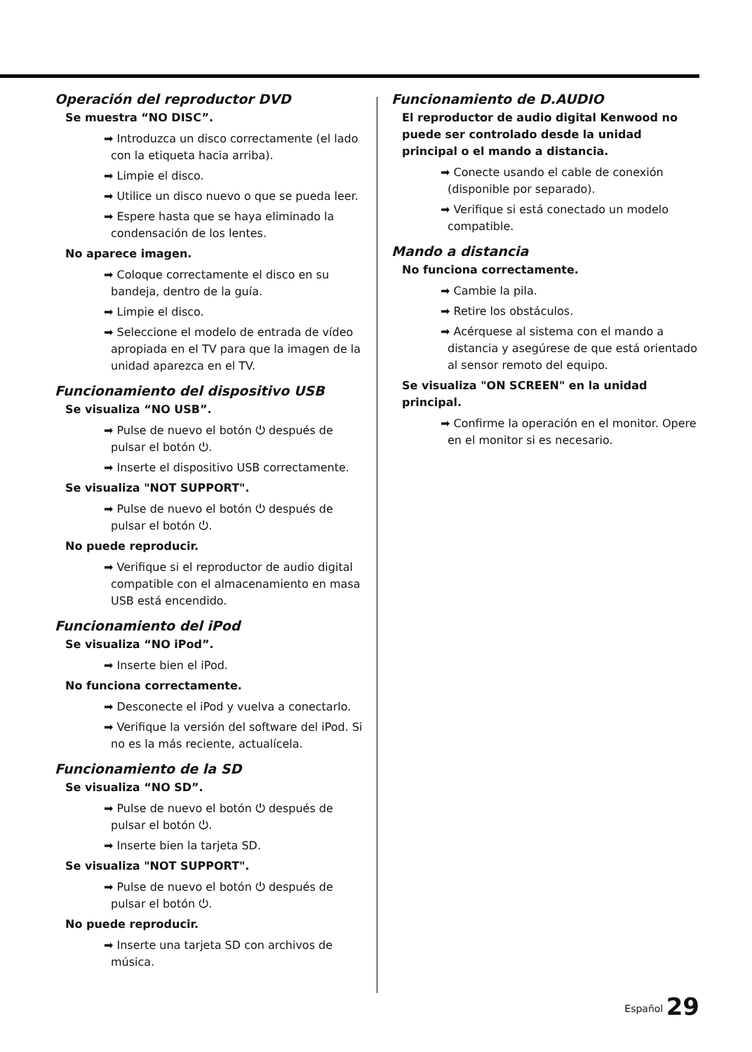Operación del reproductor DVD
Se muestra “NO DISC”.
➡ Introduzca un disco correctamente (el lado con la etiqueta hacia arriba).
➡ Limpie el disco.
➡ Utilice un disco nuevo o que se pueda leer.
➡ Espere hasta que se haya eliminado la condensación de los lentes.
No aparece imagen.
➡ Coloque correctamente el disco en su bandeja, dentro de la guía.
➡ Limpie el disco.
➡ Seleccione el modelo de entrada de vídeo apropiada en el TV para que la imagen de la unidad aparezca en el TV.
Funcionamiento del dispositivo USB
Se visualiza “NO USB”.
➡ Pulse de nuevo el botón ⏻ después de pulsar el botón ⏻.
➡ Inserte el dispositivo USB correctamente.
Se visualiza "NOT SUPPORT".
➡ Pulse de nuevo el botón ⏻ después de pulsar el botón ⏻.
No puede reproducir.
➡ Verifique si el reproductor de audio digital compatible con el almacenamiento en masa USB está encendido.
Funcionamiento del iPod
Se visualiza “NO iPod”.
➡ Inserte bien el iPod.
No funciona correctamente.
➡ Desconecte el iPod y vuelva a conectarlo.
➡ Verifique la versión del software del iPod. Si no es la más reciente, actualícela.
Funcionamiento de la SD
Se visualiza “NO SD”.
➡ Pulse de nuevo el botón ⏻ después de pulsar el botón ⏻.
➡ Inserte bien la tarjeta SD.
Se visualiza "NOT SUPPORT".
➡ Pulse de nuevo el botón ⏻ después de pulsar el botón ⏻.
No puede reproducir.
➡ Inserte una tarjeta SD con archivos de música.
Funcionamiento de D.AUDIO
El reproductor de audio digital Kenwood no puede ser controlado desde la unidad principal o el mando a distancia.
➡ Conecte usando el cable de conexión (disponible por separado).
➡ Verifique si está conectado un modelo compatible.
Mando a distancia
No funciona correctamente.
➡ Cambie la pila.
➡ Retire los obstáculos.
➡ Acérquese al sistema con el mando a distancia y asegúrese de que está orientado al sensor remoto del equipo.
Se visualiza "ON SCREEN" en la unidad principal.
➡ Confirme la operación en el monitor. Opere en el monitor si es necesario.
Español 29